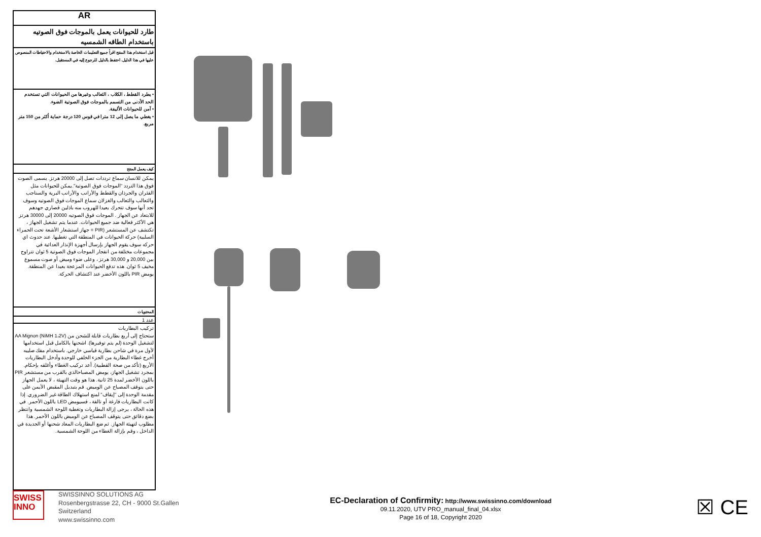AR
طارد للحيوانات يعمل بالموجات فوق الصوتيه باستخدام الطاقه الشمسيه
قبل استخدام هذا المنتج اقرأ جميع التعليمات الخاصة بالاستخدام والاحتياطات المنصوص عليها في هذا الدليل. احتفظ بالدليل للرجوع إليه في المستقبل.
• يطرد القطط ، الكلاب ، الثعالب وغيرها من الحيوانات التي تستخدم الحد الأدنى من التسمم بالموجات فوق الصوتية الضوء.
• آمن للحيوانات الأليفة.
• يغطي ما يصل إلى 12 مترا في قوس 120 درجة حماية أكثر من 150 متر مربع.
كيف يعمل المنتج
يمكن للانسان سماع ترددات تصل إلى 20000 هرتز. يسمى الصوت فوق هذا التردد "الموجات فوق الصوتية".يمكن للحيوانات مثل الفئران والجرذان والقطط والأرانب والأرانب البرية والسناجب والثعالب والثعالب والغزلان سماع الموجات فوق الصوتيه وسوف تجد أنها سوف تتحرك بعيدا للهروب منه باذلين قصاري جهدهم للابتعاد عن الجهاز . الموجات فوق الصوتيه 20000 إلى 30000 هرتز هي الأكثر فعالية ضد جميع الحيوانات. عندما يتم تشغيل الجهاز ، تكتشف عن المستشعر (PIR = جهاز استشعار الأشعة تحت الحمراء السلبية) حركة الحيوانات في المنطقة التي تغطيها. عند حدوث اي حركه سوف يقوم الجهاز بإرسال أجهزة الإنذار العدائية في مجموعات مختلفة من انفجار الموجات فوق الصوتية 5 ثوان تتراوح بين 20,000 و 30,000 هرتز ، وعلى ضوء وميض أو صوت مسموع مخيف 5 ثوان. هذه تدفع الحيوانات المزعجة بعيدا عن المنطقة. يومض PIR باللون الأخضر عند اكتشاف الحركة.
المحتويات
عدد 1
تركيب البطاريات
ستحتاج إلى أربع بطاريات قابلة للشحن من (NiMH 1،2V) AA Mignon لتشغيل الوحدة (لم يتم توفيرها). اشحنها بالكامل قبل استخدامها لأول مرة في شاحن بطارية قياسي خارجي. باستخدام مفك صليبه أخرج غطاء البطارية من الجزء الخلفي للوحدة وأدخل البطاريات الأربع (تأكد من صحة القطبية). أعد تركيب الغطاء وأغلقه بإحكام. بمجرد تشغيل الجهاز، يومض المصباحالذي بالقرب من مستشعر PIR باللون الأخضر لمدة 25 ثانية. هذا هو وقت التهيئة ، لا يعمل الجهاز حتى يتوقف المصباح عن الوميض. قم بتبديل المقبض الأيمن على مقدمة الوحدة إلى "إيقاف" لمنع استهلاك الطاقة غير الضروري. إذا كانت البطاريات فارغة أو تالفة ، فسيومض LED باللون الأحمر. في هذه الحالة ، يرجى إزالة البطاريات وتغطية اللوحة الشمسية وانتظر بضع دقائق حتى يتوقف المصباح عن الوميض باللون الأحمر. هذا مطلوب لتهيئة الجهاز. ثم ضع البطاريات المعاد شحنها أو الجديدة في الداخل ، وقم بإزالة الغطاء من اللوحة الشمسية.
SWISS
INNO
SWISSINNO SOLUTIONS AG
Rosenbergstrasse 22, CH - 9000 St.Gallen
Switzerland
www.swissinno.com
EC-Declaration of Confirmity: http://www.swissinno.com/download
09.11.2020, UTV PRO_manual_final_04.xlsx
Page 16 of 18, Copyright 2020
☒ CE